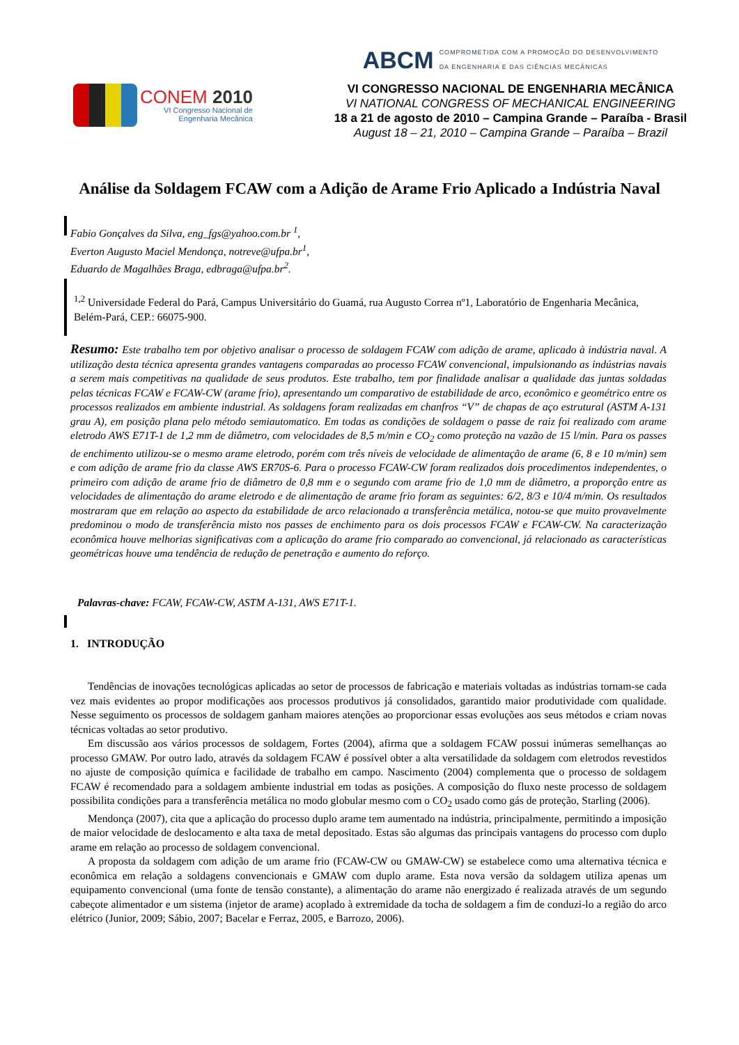CONEM 2010
VI Congresso Nacional de
Engenharia Mecânica
ABCM COMPROMETIDA COM A PROMOÇÃO DO DESENVOLVIMENTO
DA ENGENHARIA E DAS CIÊNCIAS MECÂNICAS
VI CONGRESSO NACIONAL DE ENGENHARIA MECÂNICA
VI NATIONAL CONGRESS OF MECHANICAL ENGINEERING
18 a 21 de agosto de 2010 – Campina Grande – Paraíba - Brasil
August 18 – 21, 2010 – Campina Grande – Paraíba – Brazil
Análise da Soldagem FCAW com a Adição de Arame Frio Aplicado a Indústria Naval
Fabio Gonçalves da Silva, eng_fgs@yahoo.com.br <sup>1</sup>,
Everton Augusto Maciel Mendonça, notreve@ufpa.br<sup>1</sup>,
Eduardo de Magalhães Braga, edbraga@ufpa.br<sup>2</sup>.
<sup>1,2</sup> Universidade Federal do Pará, Campus Universitário do Guamá, rua Augusto Correa nº1, Laboratório de Engenharia Mecânica, Belém-Pará, CEP.: 66075-900.
Resumo: Este trabalho tem por objetivo analisar o processo de soldagem FCAW com adição de arame, aplicado à indústria naval. A utilização desta técnica apresenta grandes vantagens comparadas ao processo FCAW convencional, impulsionando as indústrias navais a serem mais competitivas na qualidade de seus produtos. Este trabalho, tem por finalidade analisar a qualidade das juntas soldadas pelas técnicas FCAW e FCAW-CW (arame frio), apresentando um comparativo de estabilidade de arco, econômico e geométrico entre os processos realizados em ambiente industrial. As soldagens foram realizadas em chanfros “V” de chapas de aço estrutural (ASTM A-131 grau A), em posição plana pelo método semiautomatico. Em todas as condições de soldagem o passe de raiz foi realizado com arame eletrodo AWS E71T-1 de 1,2 mm de diâmetro, com velocidades de 8,5 m/min e CO<sub>2</sub> como proteção na vazão de 15 l/min. Para os passes de enchimento utilizou-se o mesmo arame eletrodo, porém com três níveis de velocidade de alimentação de arame (6, 8 e 10 m/min) sem e com adição de arame frio da classe AWS ER70S-6. Para o processo FCAW-CW foram realizados dois procedimentos independentes, o primeiro com adição de arame frio de diâmetro de 0,8 mm e o segundo com arame frio de 1,0 mm de diâmetro, a proporção entre as velocidades de alimentação do arame eletrodo e de alimentação de arame frio foram as seguintes: 6/2, 8/3 e 10/4 m/min. Os resultados mostraram que em relação ao aspecto da estabilidade de arco relacionado a transferência metálica, notou-se que muito provavelmente predominou o modo de transferência misto nos passes de enchimento para os dois processos FCAW e FCAW-CW. Na caracterização econômica houve melhorias significativas com a aplicação do arame frio comparado ao convencional, já relacionado as características geométricas houve uma tendência de redução de penetração e aumento do reforço.
Palavras-chave: FCAW, FCAW-CW, ASTM A-131, AWS E71T-1.
1. INTRODUÇÃO
Tendências de inovações tecnológicas aplicadas ao setor de processos de fabricação e materiais voltadas as indústrias tornam-se cada vez mais evidentes ao propor modificações aos processos produtivos já consolidados, garantido maior produtividade com qualidade. Nesse seguimento os processos de soldagem ganham maiores atenções ao proporcionar essas evoluções aos seus métodos e criam novas técnicas voltadas ao setor produtivo.
Em discussão aos vários processos de soldagem, Fortes (2004), afirma que a soldagem FCAW possui inúmeras semelhanças ao processo GMAW. Por outro lado, através da soldagem FCAW é possível obter a alta versatilidade da soldagem com eletrodos revestidos no ajuste de composição química e facilidade de trabalho em campo. Nascimento (2004) complementa que o processo de soldagem FCAW é recomendado para a soldagem ambiente industrial em todas as posições. A composição do fluxo neste processo de soldagem possibilita condições para a transferência metálica no modo globular mesmo com o CO<sub>2</sub> usado como gás de proteção, Starling (2006).
Mendonça (2007), cita que a aplicação do processo duplo arame tem aumentado na indústria, principalmente, permitindo a imposição de maior velocidade de deslocamento e alta taxa de metal depositado. Estas são algumas das principais vantagens do processo com duplo arame em relação ao processo de soldagem convencional.
A proposta da soldagem com adição de um arame frio (FCAW-CW ou GMAW-CW) se estabelece como uma alternativa técnica e econômica em relação a soldagens convencionais e GMAW com duplo arame. Esta nova versão da soldagem utiliza apenas um equipamento convencional (uma fonte de tensão constante), a alimentação do arame não energizado é realizada através de um segundo cabeçote alimentador e um sistema (injetor de arame) acoplado à extremidade da tocha de soldagem a fim de conduzi-lo a região do arco elétrico (Junior, 2009; Sábio, 2007; Bacelar e Ferraz, 2005, e Barrozo, 2006).